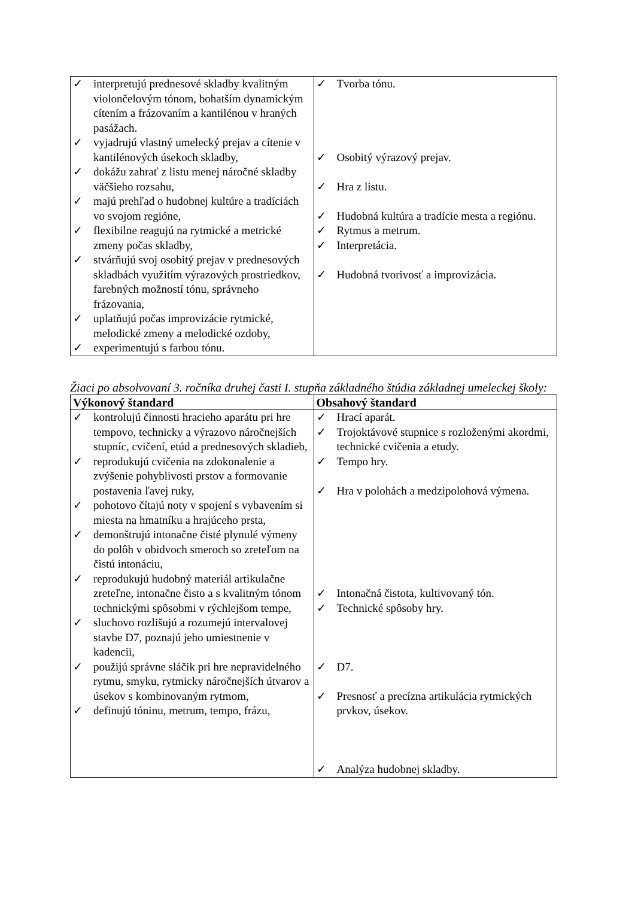| ✓ interpretujú prednesové skladby kvalitným violončelovým tónom, bohatším dynamickým cítením a frázovaním a kantilénou v hraných pasážach. ✓ vyjadrujú vlastný umelecký prejav a cítenie v kantilénových úsekoch skladby, ✓ dokážu zahrať z listu menej náročné skladby väčšieho rozsahu, ✓ majú prehľad o hudobnej kultúre a tradíciách vo svojom regióne, ✓ flexibilne reagujú na rytmické a metrické zmeny počas skladby, ✓ stvárňujú svoj osobitý prejav v prednesových skladbách využitím výrazových prostriedkov, farebných možností tónu, správneho frázovania, ✓ uplatňujú počas improvizácie rytmické, melodické zmeny a melodické ozdoby, ✓ experimentujú s farbou tónu. | ✓ Tvorba tónu. ✓ Osobitý výrazový prejav. ✓ Hra z listu. ✓ Hudobná kultúra a tradície mesta a regiónu. ✓ Rytmus a metrum. ✓ Interpretácia. ✓ Hudobná tvorivosť a improvizácia. |
Žiaci po absolvovaní 3. ročníka druhej časti I. stupňa základného štúdia základnej umeleckej školy:
| Výkonový štandard | Obsahový štandard |
| --- | --- |
| ✓ kontrolujú činnosti hracieho aparátu pri hre tempovo, technicky a výrazovo náročnejších stupníc, cvičení, etúd a prednesových skladieb, ✓ reprodukujú cvičenia na zdokonalenie a zvýšenie pohyblivosti prstov a formovanie postavenia ľavej ruky, ✓ pohotovo čítajú noty v spojení s vybavením si miesta na hmatníku a hrajúceho prsta, ✓ demonštrujú intonačne čisté plynulé výmeny do polôh v obidvoch smeroch so zreteľom na čistú intonáciu, ✓ reprodukujú hudobný materiál artikulačne zreteľne, intonačne čisto a s kvalitným tónom technickými spôsobmi v rýchlejšom tempe, ✓ sluchovo rozlišujú a rozumejú intervalovej stavbe D7, poznajú jeho umiestnenie v kadencii, ✓ použijú správne sláčik pri hre nepravidelného rytmu, smyku, rytmicky náročnejších útvarov a úsekov s kombinovaným rytmom, ✓ definujú tóninu, metrum, tempo, frázu, | ✓ Hrací aparát. ✓ Trojoktávové stupnice s rozloženými akordmi, technické cvičenia a etudy. ✓ Tempo hry. ✓ Hra v polohách a medzipolohová výmena. ✓ Intonačná čistota, kultivovaný tón. ✓ Technické spôsoby hry. ✓ D7. ✓ Presnosť a precízna artikulácia rytmických prvkov, úsekov. ✓ Analýza hudobnej skladby. |